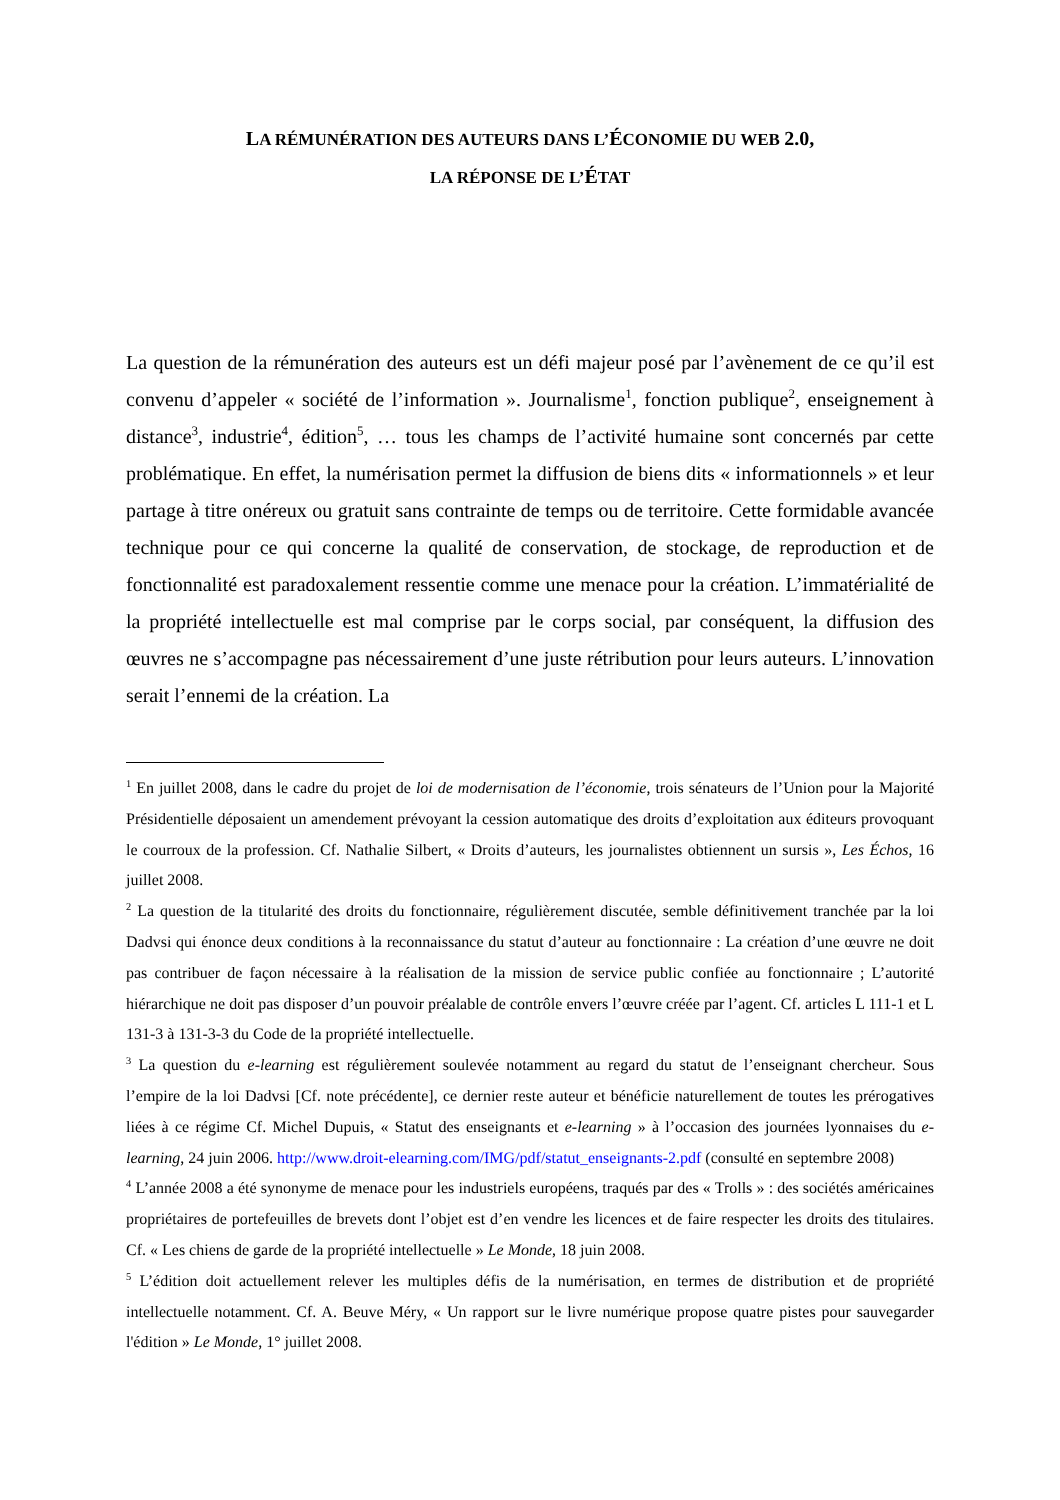LA RÉMUNÉRATION DES AUTEURS DANS L’ÉCONOMIE DU WEB 2.0,
LA RÉPONSE DE L’ÉTAT
La question de la rémunération des auteurs est un défi majeur posé par l’avènement de ce qu’il est convenu d’appeler « société de l’information ». Journalisme<sup>1</sup>, fonction publique<sup>2</sup>, enseignement à distance<sup>3</sup>, industrie<sup>4</sup>, édition<sup>5</sup>, … tous les champs de l’activité humaine sont concernés par cette problématique. En effet, la numérisation permet la diffusion de biens dits « informationnels » et leur partage à titre onéreux ou gratuit sans contrainte de temps ou de territoire. Cette formidable avancée technique pour ce qui concerne la qualité de conservation, de stockage, de reproduction et de fonctionnalité est paradoxalement ressentie comme une menace pour la création. L’immatérialité de la propriété intellectuelle est mal comprise par le corps social, par conséquent, la diffusion des œuvres ne s’accompagne pas nécessairement d’une juste rétribution pour leurs auteurs. L’innovation serait l’ennemi de la création. La
<sup>1</sup> En juillet 2008, dans le cadre du projet de loi de modernisation de l’économie, trois sénateurs de l’Union pour la Majorité Présidentielle déposaient un amendement prévoyant la cession automatique des droits d’exploitation aux éditeurs provoquant le courroux de la profession. Cf. Nathalie Silbert, « Droits d’auteurs, les journalistes obtiennent un sursis », Les Échos, 16 juillet 2008.
<sup>2</sup> La question de la titularité des droits du fonctionnaire, régulièrement discutée, semble définitivement tranchée par la loi Dadvsi qui énonce deux conditions à la reconnaissance du statut d’auteur au fonctionnaire : La création d’une œuvre ne doit pas contribuer de façon nécessaire à la réalisation de la mission de service public confiée au fonctionnaire ; L’autorité hiérarchique ne doit pas disposer d’un pouvoir préalable de contrôle envers l’œuvre créée par l’agent. Cf. articles L 111-1 et L 131-3 à 131-3-3 du Code de la propriété intellectuelle.
<sup>3</sup> La question du e-learning est régulièrement soulevée notamment au regard du statut de l’enseignant chercheur. Sous l’empire de la loi Dadvsi [Cf. note précédente], ce dernier reste auteur et bénéficie naturellement de toutes les prérogatives liées à ce régime Cf. Michel Dupuis, « Statut des enseignants et e-learning » à l’occasion des journées lyonnaises du e-learning, 24 juin 2006. http://www.droit-elearning.com/IMG/pdf/statut_enseignants-2.pdf (consulté en septembre 2008)
<sup>4</sup> L’année 2008 a été synonyme de menace pour les industriels européens, traqués par des « Trolls » : des sociétés américaines propriétaires de portefeuilles de brevets dont l’objet est d’en vendre les licences et de faire respecter les droits des titulaires. Cf. « Les chiens de garde de la propriété intellectuelle » Le Monde, 18 juin 2008.
<sup>5</sup> L’édition doit actuellement relever les multiples défis de la numérisation, en termes de distribution et de propriété intellectuelle notamment. Cf. A. Beuve Méry, « Un rapport sur le livre numérique propose quatre pistes pour sauvegarder l'édition » Le Monde, 1° juillet 2008.